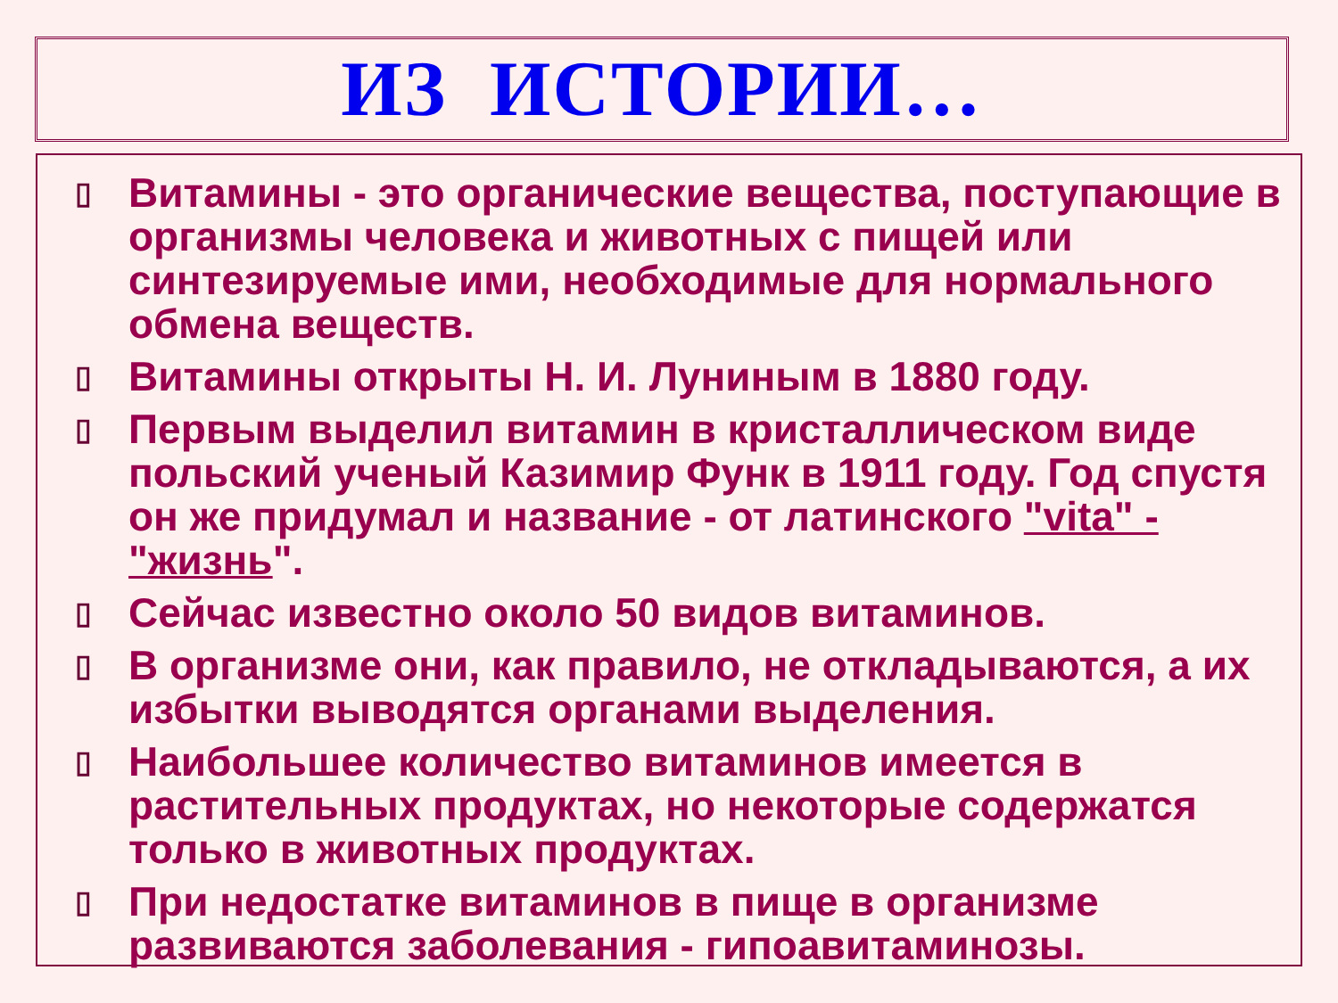ИЗ ИСТОРИИ…
▯ Витамины - это органические вещества, поступающие в организмы человека и животных с пищей или синтезируемые ими, необходимые для нормального обмена веществ.
▯ Витамины открыты Н. И. Луниным в 1880 году.
▯ Первым выделил витамин в кристаллическом виде польский ученый Казимир Функ в 1911 году. Год спустя он же придумал и название - от латинского "vita" - "жизнь".
▯ Сейчас известно около 50 видов витаминов.
▯ В организме они, как правило, не откладываются, а их избытки выводятся органами выделения.
▯ Наибольшее количество витаминов имеется в растительных продуктах, но некоторые содержатся только в животных продуктах.
▯ При недостатке витаминов в пище в организме развиваются заболевания - гипоавитаминозы.